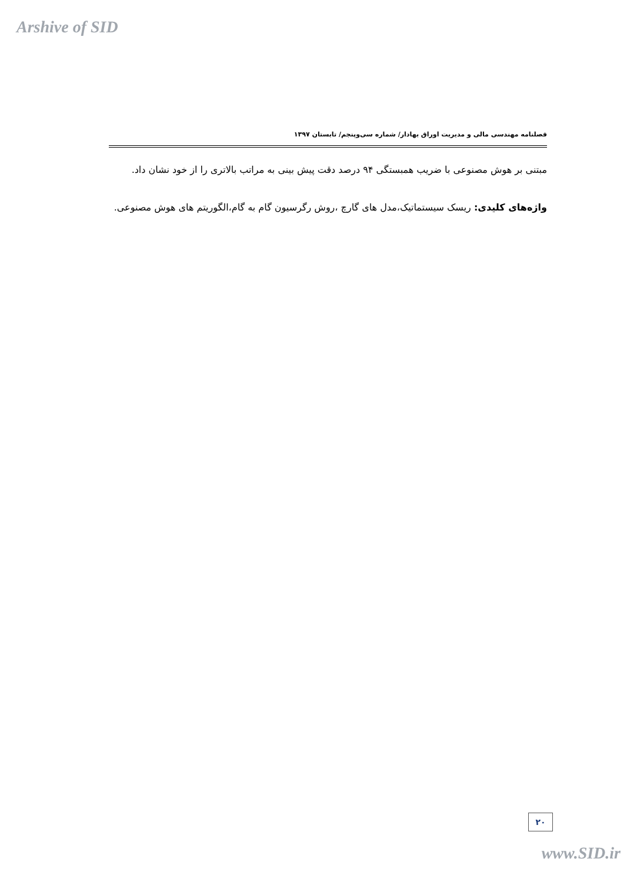Arshive of SID
فصلنامه مهندسی مالی و مدیریت اوراق بهادار/ شماره سی‌وپنجم/ تابستان ۱۳۹۷
مبتنی بر هوش مصنوعی با ضریب همبستگی ۹۴ درصد دقت پیش بینی به مراتب بالاتری را از خود نشان داد.
واژه‌های کلیدی: ریسک سیستماتیک،مدل های گارچ ،روش رگرسیون گام به گام،الگوریتم های هوش مصنوعی.
۲۰
www.SID.ir